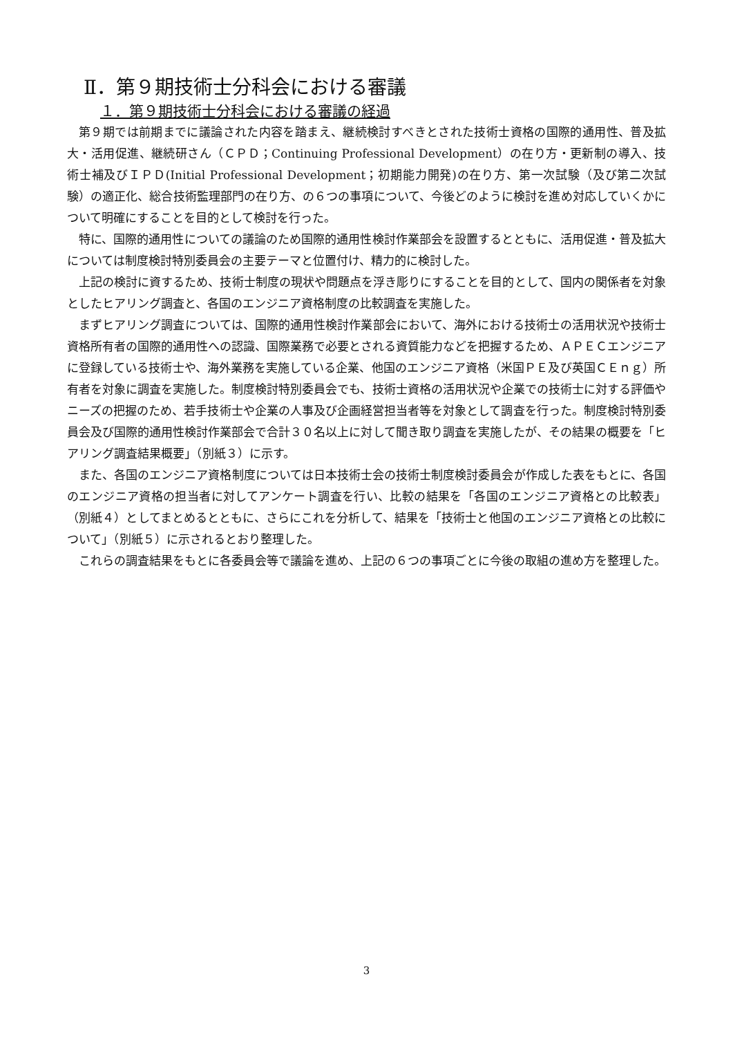Ⅱ．第９期技術士分科会における審議
１．第９期技術士分科会における審議の経過
第９期では前期までに議論された内容を踏まえ、継続検討すべきとされた技術士資格の国際的通用性、普及拡大・活用促進、継続研さん（ＣＰＤ；Continuing Professional Development）の在り方・更新制の導入、技術士補及びＩＰＤ(Initial Professional Development；初期能力開発)の在り方、第一次試験（及び第二次試験）の適正化、総合技術監理部門の在り方、の６つの事項について、今後どのように検討を進め対応していくかについて明確にすることを目的として検討を行った。
特に、国際的通用性についての議論のため国際的通用性検討作業部会を設置するとともに、活用促進・普及拡大については制度検討特別委員会の主要テーマと位置付け、精力的に検討した。
上記の検討に資するため、技術士制度の現状や問題点を浮き彫りにすることを目的として、国内の関係者を対象としたヒアリング調査と、各国のエンジニア資格制度の比較調査を実施した。
まずヒアリング調査については、国際的通用性検討作業部会において、海外における技術士の活用状況や技術士資格所有者の国際的通用性への認識、国際業務で必要とされる資質能力などを把握するため、ＡＰＥＣエンジニアに登録している技術士や、海外業務を実施している企業、他国のエンジニア資格（米国ＰＥ及び英国ＣＥｎｇ）所有者を対象に調査を実施した。制度検討特別委員会でも、技術士資格の活用状況や企業での技術士に対する評価やニーズの把握のため、若手技術士や企業の人事及び企画経営担当者等を対象として調査を行った。制度検討特別委員会及び国際的通用性検討作業部会で合計３０名以上に対して聞き取り調査を実施したが、その結果の概要を「ヒアリング調査結果概要」（別紙３）に示す。
また、各国のエンジニア資格制度については日本技術士会の技術士制度検討委員会が作成した表をもとに、各国のエンジニア資格の担当者に対してアンケート調査を行い、比較の結果を「各国のエンジニア資格との比較表」（別紙４）としてまとめるとともに、さらにこれを分析して、結果を「技術士と他国のエンジニア資格との比較について」（別紙５）に示されるとおり整理した。
これらの調査結果をもとに各委員会等で議論を進め、上記の６つの事項ごとに今後の取組の進め方を整理した。
3